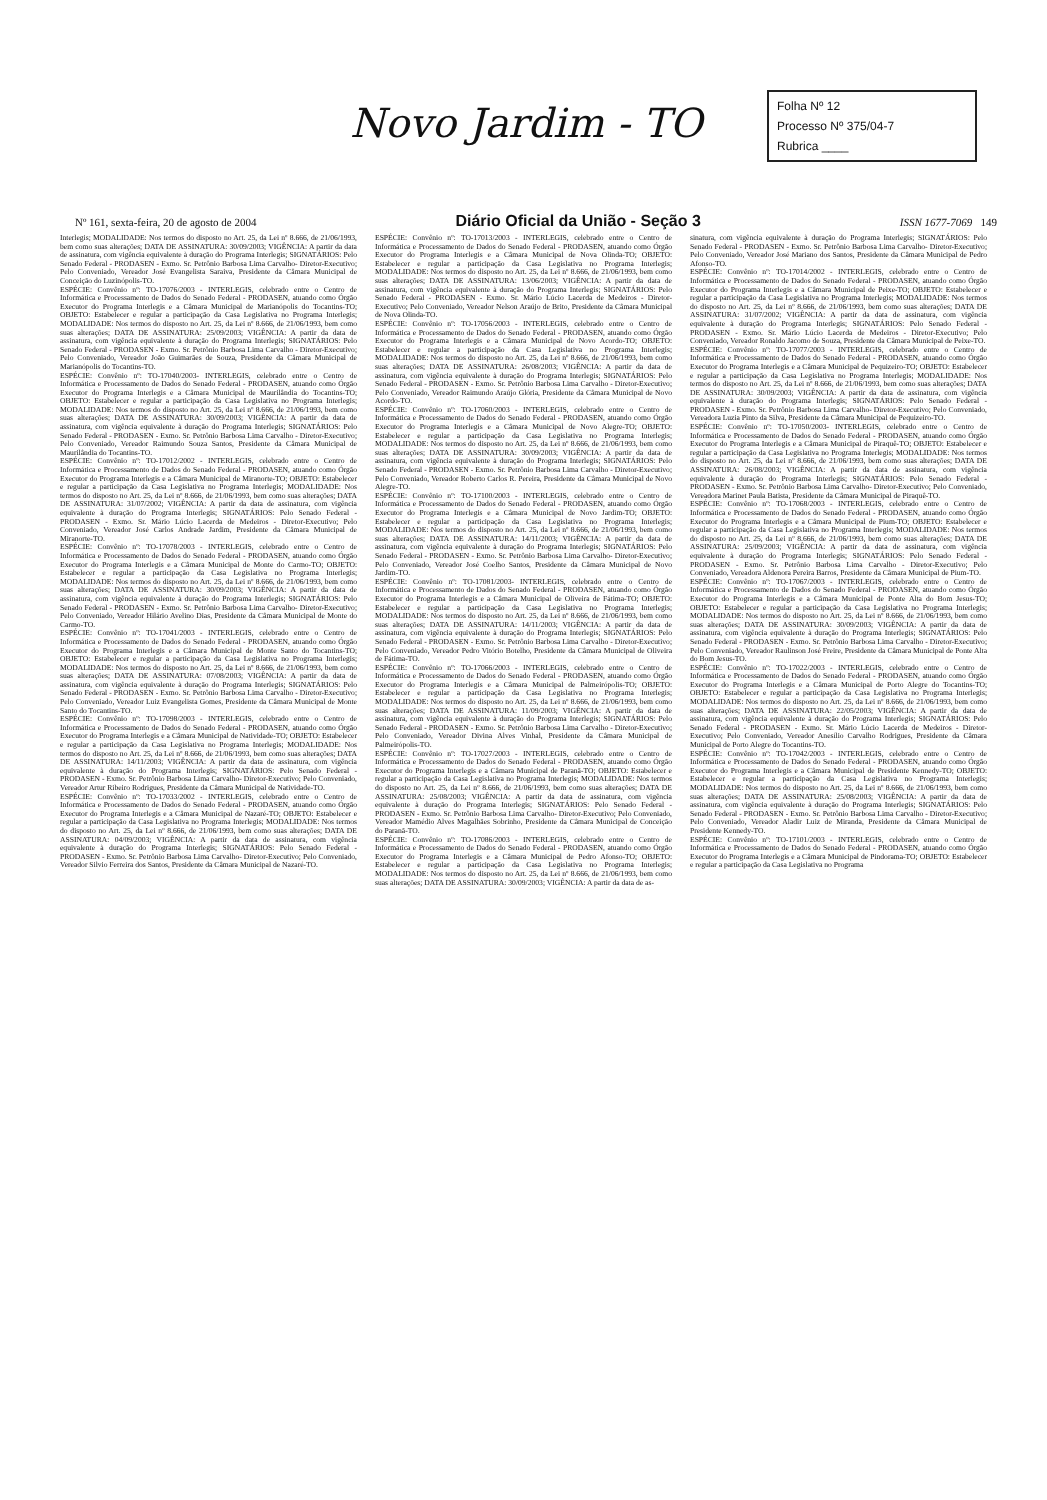Novo Jardim - TO
Folha Nº 12
Processo Nº 375/04-7
Rubrica ____
Nº 161, sexta-feira, 20 de agosto de 2004 Diário Oficial da União - Seção 3 ISSN 1677-7069 149
Interlegis; MODALIDADE: Nos termos do disposto no Art. 25, da Lei nº 8.666, de 21/06/1993, bem como suas alterações; DATA DE ASSINATURA: 30/09/2003; VIGÊNCIA: A partir da data de assinatura, com vigência equivalente à duração do Programa Interlegis; SIGNATÁRIOS: Pelo Senado Federal - PRODASEN - Exmo. Sr. Petrônio Barbosa Lima Carvalho- Diretor-Executivo; Pelo Conveniado, Vereador José Evangelista Saraiva, Presidente da Câmara Municipal de Conceição do Luzinópolis-TO.
ESPÉCIE: Convênio nº: TO-17076/2003 - INTERLEGIS, celebrado entre o Centro de Informática e Processamento de Dados do Senado Federal - PRODASEN, atuando como Órgão Executor do Programa Interlegis e a Câmara Municipal de Marianópolis do Tocantins-TO; OBJETO: Estabelecer e regular a participação da Casa Legislativa no Programa Interlegis; MODALIDADE: Nos termos do disposto no Art. 25, da Lei nº 8.666, de 21/06/1993, bem como suas alterações; DATA DE ASSINATURA: 25/09/2003; VIGÊNCIA: A partir da data de assinatura, com vigência equivalente à duração do Programa Interlegis; SIGNATÁRIOS: Pelo Senado Federal - PRODASEN - Exmo. Sr. Petrônio Barbosa Lima Carvalho - Diretor-Executivo; Pelo Conveniado, Vereador João Guimarães de Souza, Presidente da Câmara Municipal de Marianópolis do Tocantins-TO.
ESPÉCIE: Convênio nº: TO-17040/2003- INTERLEGIS, celebrado entre o Centro de Informática e Processamento de Dados do Senado Federal - PRODASEN, atuando como Órgão Executor do Programa Interlegis e a Câmara Municipal de Maurilândia do Tocantins-TO; OBJETO: Estabelecer e regular a participação da Casa Legislativa no Programa Interlegis; MODALIDADE: Nos termos do disposto no Art. 25, da Lei nº 8.666, de 21/06/1993, bem como suas alterações; DATA DE ASSINATURA: 30/09/2003; VIGÊNCIA: A partir da data de assinatura, com vigência equivalente à duração do Programa Interlegis; SIGNATÁRIOS: Pelo Senado Federal - PRODASEN - Exmo. Sr. Petrônio Barbosa Lima Carvalho - Diretor-Executivo; Pelo Conveniado, Vereador Raimundo Souza Santos, Presidente da Câmara Municipal de Maurilândia do Tocantins-TO.
ESPÉCIE: Convênio nº: TO-17012/2002 - INTERLEGIS, celebrado entre o Centro de Informática e Processamento de Dados do Senado Federal - PRODASEN, atuando como Órgão Executor do Programa Interlegis e a Câmara Municipal de Miranorte-TO; OBJETO: Estabelecer e regular a participação da Casa Legislativa no Programa Interlegis; MODALIDADE: Nos termos do disposto no Art. 25, da Lei nº 8.666, de 21/06/1993, bem como suas alterações; DATA DE ASSINATURA: 31/07/2002; VIGÊNCIA: A partir da data de assinatura, com vigência equivalente à duração do Programa Interlegis; SIGNATÁRIOS: Pelo Senado Federal - PRODASEN - Exmo. Sr. Mário Lúcio Lacerda de Medeiros - Diretor-Executivo; Pelo Conveniado, Vereador José Carlos Andrade Jardim, Presidente da Câmara Municipal de Miranorte-TO.
ESPÉCIE: Convênio nº: TO-17078/2003 - INTERLEGIS, celebrado entre o Centro de Informática e Processamento de Dados do Senado Federal - PRODASEN, atuando como Órgão Executor do Programa Interlegis e a Câmara Municipal de Monte do Carmo-TO; OBJETO: Estabelecer e regular a participação da Casa Legislativa no Programa Interlegis; MODALIDADE: Nos termos do disposto no Art. 25, da Lei nº 8.666, de 21/06/1993, bem como suas alterações; DATA DE ASSINATURA: 30/09/2003; VIGÊNCIA: A partir da data de assinatura, com vigência equivalente à duração do Programa Interlegis; SIGNATÁRIOS: Pelo Senado Federal - PRODASEN - Exmo. Sr. Petrônio Barbosa Lima Carvalho- Diretor-Executivo; Pelo Conveniado, Vereador Hilário Avelino Dias, Presidente da Câmara Municipal de Monte do Carmo-TO.
ESPÉCIE: Convênio nº: TO-17041/2003 - INTERLEGIS, celebrado entre o Centro de Informática e Processamento de Dados do Senado Federal - PRODASEN, atuando como Órgão Executor do Programa Interlegis e a Câmara Municipal de Monte Santo do Tocantins-TO; OBJETO: Estabelecer e regular a participação da Casa Legislativa no Programa Interlegis; MODALIDADE: Nos termos do disposto no Art. 25, da Lei nº 8.666, de 21/06/1993, bem como suas alterações; DATA DE ASSINATURA: 07/08/2003; VIGÊNCIA: A partir da data de assinatura, com vigência equivalente à duração do Programa Interlegis; SIGNATÁRIOS: Pelo Senado Federal - PRODASEN - Exmo. Sr. Petrônio Barbosa Lima Carvalho - Diretor-Executivo; Pelo Conveniado, Vereador Luiz Evangelista Gomes, Presidente da Câmara Municipal de Monte Santo do Tocantins-TO.
ESPÉCIE: Convênio nº: TO-17098/2003 - INTERLEGIS, celebrado entre o Centro de Informática e Processamento de Dados do Senado Federal - PRODASEN, atuando como Órgão Executor do Programa Interlegis e a Câmara Municipal de Natividade-TO; OBJETO: Estabelecer e regular a participação da Casa Legislativa no Programa Interlegis; MODALIDADE: Nos termos do disposto no Art. 25, da Lei nº 8.666, de 21/06/1993, bem como suas alterações; DATA DE ASSINATURA: 14/11/2003; VIGÊNCIA: A partir da data de assinatura, com vigência equivalente à duração do Programa Interlegis; SIGNATÁRIOS: Pelo Senado Federal - PRODASEN - Exmo. Sr. Petrônio Barbosa Lima Carvalho- Diretor-Executivo; Pelo Conveniado, Vereador Artur Ribeiro Rodrigues, Presidente da Câmara Municipal de Natividade-TO.
ESPÉCIE: Convênio nº: TO-17033/2002 - INTERLEGIS, celebrado entre o Centro de Informática e Processamento de Dados do Senado Federal - PRODASEN, atuando como Órgão Executor do Programa Interlegis e a Câmara Municipal de Nazaré-TO; OBJETO: Estabelecer e regular a participação da Casa Legislativa no Programa Interlegis; MODALIDADE: Nos termos do disposto no Art. 25, da Lei nº 8.666, de 21/06/1993, bem como suas alterações; DATA DE ASSINATURA: 04/09/2003; VIGÊNCIA: A partir da data de assinatura, com vigência equivalente à duração do Programa Interlegis; SIGNATÁRIOS: Pelo Senado Federal - PRODASEN - Exmo. Sr. Petrônio Barbosa Lima Carvalho- Diretor-Executivo; Pelo Conveniado, Vereador Silvio Ferreira dos Santos, Presidente da Câmara Municipal de Nazaré-TO.
ESPÉCIE: Convênio nº: TO-17013/2003 - INTERLEGIS, celebrado entre o Centro de Informática e Processamento de Dados do Senado Federal - PRODASEN, atuando como Órgão Executor do Programa Interlegis e a Câmara Municipal de Nova Olinda-TO; OBJETO: Estabelecer e regular a participação da Casa Legislativa no Programa Interlegis; MODALIDADE: Nos termos do disposto no Art. 25, da Lei nº 8.666, de 21/06/1993, bem como suas alterações; DATA DE ASSINATURA: 13/06/2003; VIGÊNCIA: A partir da data de assinatura, com vigência equivalente à duração do Programa Interlegis; SIGNATÁRIOS: Pelo Senado Federal - PRODASEN - Exmo. Sr. Mário Lúcio Lacerda de Medeiros - Diretor-Executivo; Pelo Conveniado, Vereador Nelson Araújo de Brito, Presidente da Câmara Municipal de Nova Olinda-TO.
ESPÉCIE: Convênio nº: TO-17056/2003 - INTERLEGIS, celebrado entre o Centro de Informática e Processamento de Dados do Senado Federal - PRODASEN, atuando como Órgão Executor do Programa Interlegis e a Câmara Municipal de Novo Acordo-TO; OBJETO: Estabelecer e regular a participação da Casa Legislativa no Programa Interlegis; MODALIDADE: Nos termos do disposto no Art. 25, da Lei nº 8.666, de 21/06/1993, bem como suas alterações; DATA DE ASSINATURA: 26/08/2003; VIGÊNCIA: A partir da data de assinatura, com vigência equivalente à duração do Programa Interlegis; SIGNATÁRIOS: Pelo Senado Federal - PRODASEN - Exmo. Sr. Petrônio Barbosa Lima Carvalho - Diretor-Executivo; Pelo Conveniado, Vereador Raimundo Araújo Glória, Presidente da Câmara Municipal de Novo Acordo-TO.
ESPÉCIE: Convênio nº: TO-17060/2003 - INTERLEGIS, celebrado entre o Centro de Informática e Processamento de Dados do Senado Federal - PRODASEN, atuando como Órgão Executor do Programa Interlegis e a Câmara Municipal de Novo Alegre-TO; OBJETO: Estabelecer e regular a participação da Casa Legislativa no Programa Interlegis; MODALIDADE: Nos termos do disposto no Art. 25, da Lei nº 8.666, de 21/06/1993, bem como suas alterações; DATA DE ASSINATURA: 30/09/2003; VIGÊNCIA: A partir da data de assinatura, com vigência equivalente à duração do Programa Interlegis; SIGNATÁRIOS: Pelo Senado Federal - PRODASEN - Exmo. Sr. Petrônio Barbosa Lima Carvalho - Diretor-Executivo; Pelo Conveniado, Vereador Roberto Carlos R. Pereira, Presidente da Câmara Municipal de Novo Alegre-TO.
ESPÉCIE: Convênio nº: TO-17100/2003 - INTERLEGIS, celebrado entre o Centro de Informática e Processamento de Dados do Senado Federal - PRODASEN, atuando como Órgão Executor do Programa Interlegis e a Câmara Municipal de Novo Jardim-TO; OBJETO: Estabelecer e regular a participação da Casa Legislativa no Programa Interlegis; MODALIDADE: Nos termos do disposto no Art. 25, da Lei nº 8.666, de 21/06/1993, bem como suas alterações; DATA DE ASSINATURA: 14/11/2003; VIGÊNCIA: A partir da data de assinatura, com vigência equivalente à duração do Programa Interlegis; SIGNATÁRIOS: Pelo Senado Federal - PRODASEN - Exmo. Sr. Petrônio Barbosa Lima Carvalho- Diretor-Executivo; Pelo Conveniado, Vereador José Coelho Santos, Presidente da Câmara Municipal de Novo Jardim-TO.
ESPÉCIE: Convênio nº: TO-17081/2003- INTERLEGIS, celebrado entre o Centro de Informática e Processamento de Dados do Senado Federal - PRODASEN, atuando como Órgão Executor do Programa Interlegis e a Câmara Municipal de Oliveira de Fátima-TO; OBJETO: Estabelecer e regular a participação da Casa Legislativa no Programa Interlegis; MODALIDADE: Nos termos do disposto no Art. 25, da Lei nº 8.666, de 21/06/1993, bem como suas alterações; DATA DE ASSINATURA: 14/11/2003; VIGÊNCIA: A partir da data de assinatura, com vigência equivalente à duração do Programa Interlegis; SIGNATÁRIOS: Pelo Senado Federal - PRODASEN - Exmo. Sr. Petrônio Barbosa Lima Carvalho - Diretor-Executivo; Pelo Conveniado, Vereador Pedro Vitório Botelho, Presidente da Câmara Municipal de Oliveira de Fátima-TO.
ESPÉCIE: Convênio nº: TO-17066/2003 - INTERLEGIS, celebrado entre o Centro de Informática e Processamento de Dados do Senado Federal - PRODASEN, atuando como Órgão Executor do Programa Interlegis e a Câmara Municipal de Palmeirópolis-TO; OBJETO: Estabelecer e regular a participação da Casa Legislativa no Programa Interlegis; MODALIDADE: Nos termos do disposto no Art. 25, da Lei nº 8.666, de 21/06/1993, bem como suas alterações; DATA DE ASSINATURA: 11/09/2003; VIGÊNCIA: A partir da data de assinatura, com vigência equivalente à duração do Programa Interlegis; SIGNATÁRIOS: Pelo Senado Federal - PRODASEN - Exmo. Sr. Petrônio Barbosa Lima Carvalho - Diretor-Executivo; Pelo Conveniado, Vereador Divina Alves Vinhal, Presidente da Câmara Municipal de Palmeirópolis-TO.
ESPÉCIE: Convênio nº: TO-17027/2003 - INTERLEGIS, celebrado entre o Centro de Informática e Processamento de Dados do Senado Federal - PRODASEN, atuando como Órgão Executor do Programa Interlegis e a Câmara Municipal de Paranã-TO; OBJETO: Estabelecer e regular a participação da Casa Legislativa no Programa Interlegis; MODALIDADE: Nos termos do disposto no Art. 25, da Lei nº 8.666, de 21/06/1993, bem como suas alterações; DATA DE ASSINATURA: 25/08/2003; VIGÊNCIA: A partir da data de assinatura, com vigência equivalente à duração do Programa Interlegis; SIGNATÁRIOS: Pelo Senado Federal - PRODASEN - Exmo. Sr. Petrônio Barbosa Lima Carvalho- Diretor-Executivo; Pelo Conveniado, Vereador Mamédio Alves Magalhães Sobrinho, Presidente da Câmara Municipal de Conceição do Paranã-TO.
ESPÉCIE: Convênio nº: TO-17086/2003 - INTERLEGIS, celebrado entre o Centro de Informática e Processamento de Dados do Senado Federal - PRODASEN, atuando como Órgão Executor do Programa Interlegis e a Câmara Municipal de Pedro Afonso-TO; OBJETO: Estabelecer e regular a participação da Casa Legislativa no Programa Interlegis; MODALIDADE: Nos termos do disposto no Art. 25, da Lei nº 8.666, de 21/06/1993, bem como suas alterações; DATA DE ASSINATURA: 30/09/2003; VIGÊNCIA: A partir da data de as-
sinatura, com vigência equivalente à duração do Programa Interlegis; SIGNATÁRIOS: Pelo Senado Federal - PRODASEN - Exmo. Sr. Petrônio Barbosa Lima Carvalho- Diretor-Executivo; Pelo Conveniado, Vereador José Mariano dos Santos, Presidente da Câmara Municipal de Pedro Afonso-TO.
ESPÉCIE: Convênio nº: TO-17014/2002 - INTERLEGIS, celebrado entre o Centro de Informática e Processamento de Dados do Senado Federal - PRODASEN, atuando como Órgão Executor do Programa Interlegis e a Câmara Municipal de Peixe-TO; OBJETO: Estabelecer e regular a participação da Casa Legislativa no Programa Interlegis; MODALIDADE: Nos termos do disposto no Art. 25, da Lei nº 8.666, de 21/06/1993, bem como suas alterações; DATA DE ASSINATURA: 31/07/2002; VIGÊNCIA: A partir da data de assinatura, com vigência equivalente à duração do Programa Interlegis; SIGNATÁRIOS: Pelo Senado Federal - PRODASEN - Exmo. Sr. Mário Lúcio Lacerda de Medeiros - Diretor-Executivo; Pelo Conveniado, Vereador Ronaldo Jacomo de Souza, Presidente da Câmara Municipal de Peixe-TO.
ESPÉCIE: Convênio nº: TO-17077/2003 - INTERLEGIS, celebrado entre o Centro de Informática e Processamento de Dados do Senado Federal - PRODASEN, atuando como Órgão Executor do Programa Interlegis e a Câmara Municipal de Pequizeiro-TO; OBJETO: Estabelecer e regular a participação da Casa Legislativa no Programa Interlegis; MODALIDADE: Nos termos do disposto no Art. 25, da Lei nº 8.666, de 21/06/1993, bem como suas alterações; DATA DE ASSINATURA: 30/09/2003; VIGÊNCIA: A partir da data de assinatura, com vigência equivalente à duração do Programa Interlegis; SIGNATÁRIOS: Pelo Senado Federal - PRODASEN - Exmo. Sr. Petrônio Barbosa Lima Carvalho- Diretor-Executivo; Pelo Conveniado, Vereadora Luzia Pinto da Silva, Presidente da Câmara Municipal de Pequizeiro-TO.
ESPÉCIE: Convênio nº: TO-17050/2003- INTERLEGIS, celebrado entre o Centro de Informática e Processamento de Dados do Senado Federal - PRODASEN, atuando como Órgão Executor do Programa Interlegis e a Câmara Municipal de Piraquê-TO; OBJETO: Estabelecer e regular a participação da Casa Legislativa no Programa Interlegis; MODALIDADE: Nos termos do disposto no Art. 25, da Lei nº 8.666, de 21/06/1993, bem como suas alterações; DATA DE ASSINATURA: 26/08/2003; VIGÊNCIA: A partir da data de assinatura, com vigência equivalente à duração do Programa Interlegis; SIGNATÁRIOS: Pelo Senado Federal - PRODASEN - Exmo. Sr. Petrônio Barbosa Lima Carvalho- Diretor-Executivo; Pelo Conveniado, Vereadora Marinet Paula Batista, Presidente da Câmara Municipal de Piraquê-TO.
ESPÉCIE: Convênio nº: TO-17068/2003 - INTERLEGIS, celebrado entre o Centro de Informática e Processamento de Dados do Senado Federal - PRODASEN, atuando como Órgão Executor do Programa Interlegis e a Câmara Municipal de Pium-TO; OBJETO: Estabelecer e regular a participação da Casa Legislativa no Programa Interlegis; MODALIDADE: Nos termos do disposto no Art. 25, da Lei nº 8.666, de 21/06/1993, bem como suas alterações; DATA DE ASSINATURA: 25/09/2003; VIGÊNCIA: A partir da data de assinatura, com vigência equivalente à duração do Programa Interlegis; SIGNATÁRIOS: Pelo Senado Federal - PRODASEN - Exmo. Sr. Petrônio Barbosa Lima Carvalho - Diretor-Executivo; Pelo Conveniado, Vereadora Aldenora Pereira Barros, Presidente da Câmara Municipal de Pium-TO.
ESPÉCIE: Convênio nº: TO-17067/2003 - INTERLEGIS, celebrado entre o Centro de Informática e Processamento de Dados do Senado Federal - PRODASEN, atuando como Órgão Executor do Programa Interlegis e a Câmara Municipal de Ponte Alta do Bom Jesus-TO; OBJETO: Estabelecer e regular a participação da Casa Legislativa no Programa Interlegis; MODALIDADE: Nos termos do disposto no Art. 25, da Lei nº 8.666, de 21/06/1993, bem como suas alterações; DATA DE ASSINATURA: 30/09/2003; VIGÊNCIA: A partir da data de assinatura, com vigência equivalente à duração do Programa Interlegis; SIGNATÁRIOS: Pelo Senado Federal - PRODASEN - Exmo. Sr. Petrônio Barbosa Lima Carvalho - Diretor-Executivo; Pelo Conveniado, Vereador Raulinson José Freire, Presidente da Câmara Municipal de Ponte Alta do Bom Jesus-TO.
ESPÉCIE: Convênio nº: TO-17022/2003 - INTERLEGIS, celebrado entre o Centro de Informática e Processamento de Dados do Senado Federal - PRODASEN, atuando como Órgão Executor do Programa Interlegis e a Câmara Municipal de Porto Alegre do Tocantins-TO; OBJETO: Estabelecer e regular a participação da Casa Legislativa no Programa Interlegis; MODALIDADE: Nos termos do disposto no Art. 25, da Lei nº 8.666, de 21/06/1993, bem como suas alterações; DATA DE ASSINATURA: 22/05/2003; VIGÊNCIA: A partir da data de assinatura, com vigência equivalente à duração do Programa Interlegis; SIGNATÁRIOS: Pelo Senado Federal - PRODASEN - Exmo. Sr. Mário Lúcio Lacerda de Medeiros - Diretor-Executivo; Pelo Conveniado, Vereador Anesílio Carvalho Rodrigues, Presidente da Câmara Municipal de Porto Alegre do Tocantins-TO.
ESPÉCIE: Convênio nº: TO-17042/2003 - INTERLEGIS, celebrado entre o Centro de Informática e Processamento de Dados do Senado Federal - PRODASEN, atuando como Órgão Executor do Programa Interlegis e a Câmara Municipal de Presidente Kennedy-TO; OBJETO: Estabelecer e regular a participação da Casa Legislativa no Programa Interlegis; MODALIDADE: Nos termos do disposto no Art. 25, da Lei nº 8.666, de 21/06/1993, bem como suas alterações; DATA DE ASSINATURA: 25/08/2003; VIGÊNCIA: A partir da data de assinatura, com vigência equivalente à duração do Programa Interlegis; SIGNATÁRIOS: Pelo Senado Federal - PRODASEN - Exmo. Sr. Petrônio Barbosa Lima Carvalho - Diretor-Executivo; Pelo Conveniado, Vereador Aladir Luiz de Miranda, Presidente da Câmara Municipal de Presidente Kennedy-TO.
ESPÉCIE: Convênio nº: TO-17101/2003 - INTERLEGIS, celebrado entre o Centro de Informática e Processamento de Dados do Senado Federal - PRODASEN, atuando como Órgão Executor do Programa Interlegis e a Câmara Municipal de Pindorama-TO; OBJETO: Estabelecer e regular a participação da Casa Legislativa no Programa